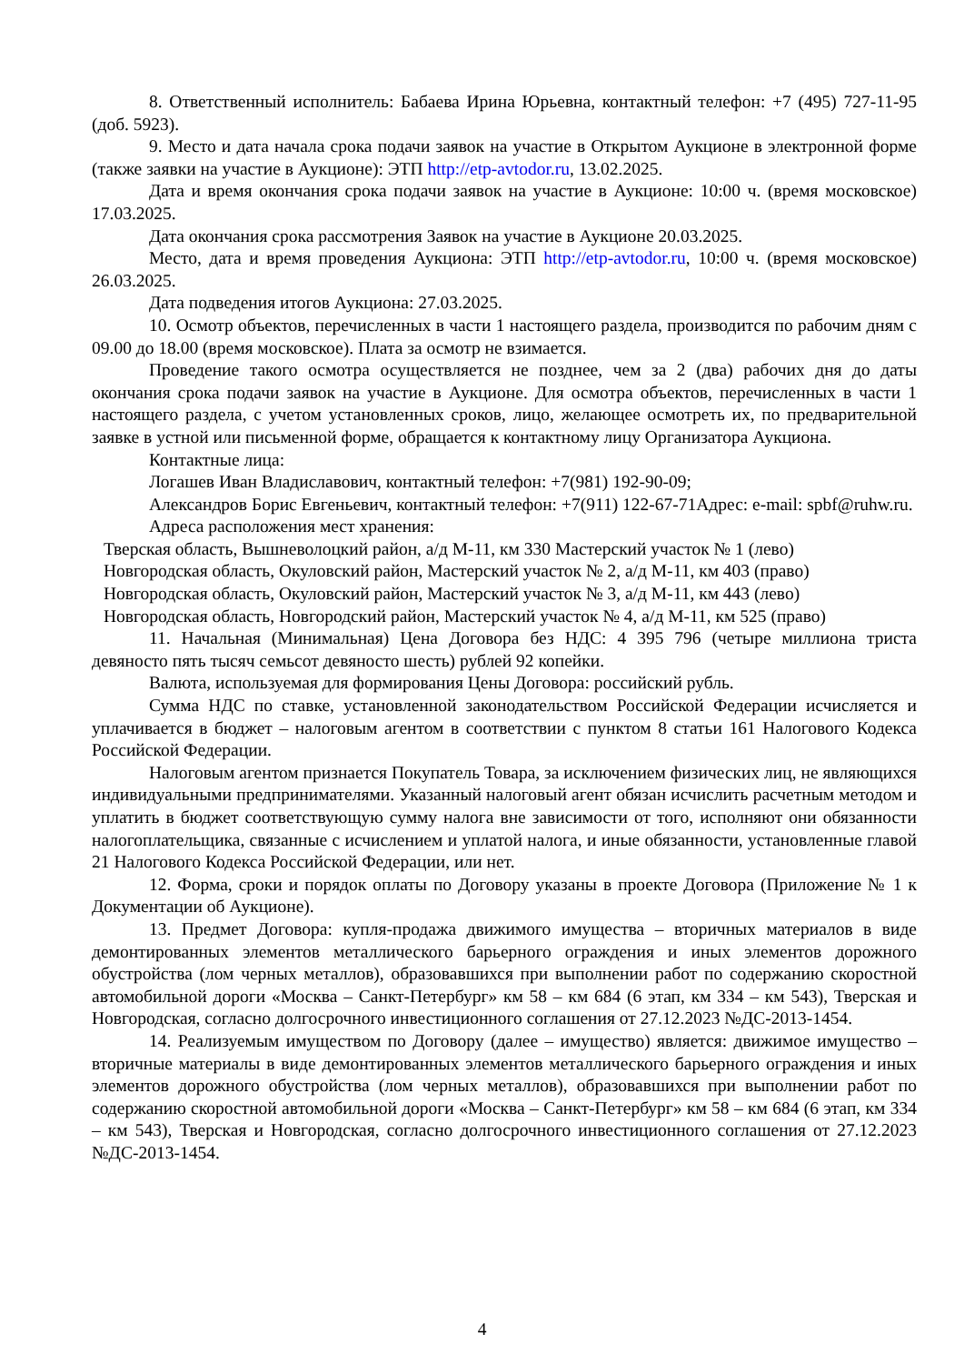8. Ответственный исполнитель: Бабаева Ирина Юрьевна, контактный телефон: +7 (495) 727-11-95 (доб. 5923).
9. Место и дата начала срока подачи заявок на участие в Открытом Аукционе в электронной форме (также заявки на участие в Аукционе): ЭТП http://etp-avtodor.ru, 13.02.2025.
Дата и время окончания срока подачи заявок на участие в Аукционе: 10:00 ч. (время московское) 17.03.2025.
Дата окончания срока рассмотрения Заявок на участие в Аукционе 20.03.2025.
Место, дата и время проведения Аукциона: ЭТП http://etp-avtodor.ru, 10:00 ч. (время московское) 26.03.2025.
Дата подведения итогов Аукциона: 27.03.2025.
10. Осмотр объектов, перечисленных в части 1 настоящего раздела, производится по рабочим дням с 09.00 до 18.00 (время московское). Плата за осмотр не взимается.
Проведение такого осмотра осуществляется не позднее, чем за 2 (два) рабочих дня до даты окончания срока подачи заявок на участие в Аукционе. Для осмотра объектов, перечисленных в части 1 настоящего раздела, с учетом установленных сроков, лицо, желающее осмотреть их, по предварительной заявке в устной или письменной форме, обращается к контактному лицу Организатора Аукциона.
Контактные лица:
Логашев Иван Владиславович, контактный телефон: +7(981) 192-90-09;
Александров Борис Евгеньевич, контактный телефон: +7(911) 122-67-71Адрес: e-mail: spbf@ruhw.ru.
Адреса расположения мест хранения:
Тверская область, Вышневолоцкий район, а/д М-11, км 330 Мастерский участок № 1 (лево)
Новгородская область, Окуловский район, Мастерский участок № 2, а/д М-11, км 403 (право)
Новгородская область, Окуловский район, Мастерский участок № 3, а/д М-11, км 443 (лево)
Новгородская область, Новгородский район, Мастерский участок № 4, а/д М-11, км 525 (право)
11. Начальная (Минимальная) Цена Договора без НДС: 4 395 796 (четыре миллиона триста девяносто пять тысяч семьсот девяносто шесть) рублей 92 копейки.
Валюта, используемая для формирования Цены Договора: российский рубль.
Сумма НДС по ставке, установленной законодательством Российской Федерации исчисляется и уплачивается в бюджет – налоговым агентом в соответствии с пунктом 8 статьи 161 Налогового Кодекса Российской Федерации.
Налоговым агентом признается Покупатель Товара, за исключением физических лиц, не являющихся индивидуальными предпринимателями. Указанный налоговый агент обязан исчислить расчетным методом и уплатить в бюджет соответствующую сумму налога вне зависимости от того, исполняют они обязанности налогоплательщика, связанные с исчислением и уплатой налога, и иные обязанности, установленные главой 21 Налогового Кодекса Российской Федерации, или нет.
12. Форма, сроки и порядок оплаты по Договору указаны в проекте Договора (Приложение № 1 к Документации об Аукционе).
13. Предмет Договора: купля-продажа движимого имущества – вторичных материалов в виде демонтированных элементов металлического барьерного ограждения и иных элементов дорожного обустройства (лом черных металлов), образовавшихся при выполнении работ по содержанию скоростной автомобильной дороги «Москва – Санкт-Петербург» км 58 – км 684 (6 этап, км 334 – км 543), Тверская и Новгородская, согласно долгосрочного инвестиционного соглашения от 27.12.2023 №ДС-2013-1454.
14. Реализуемым имуществом по Договору (далее – имущество) является: движимое имущество – вторичные материалы в виде демонтированных элементов металлического барьерного ограждения и иных элементов дорожного обустройства (лом черных металлов), образовавшихся при выполнении работ по содержанию скоростной автомобильной дороги «Москва – Санкт-Петербург» км 58 – км 684 (6 этап, км 334 – км 543), Тверская и Новгородская, согласно долгосрочного инвестиционного соглашения от 27.12.2023 №ДС-2013-1454.
4